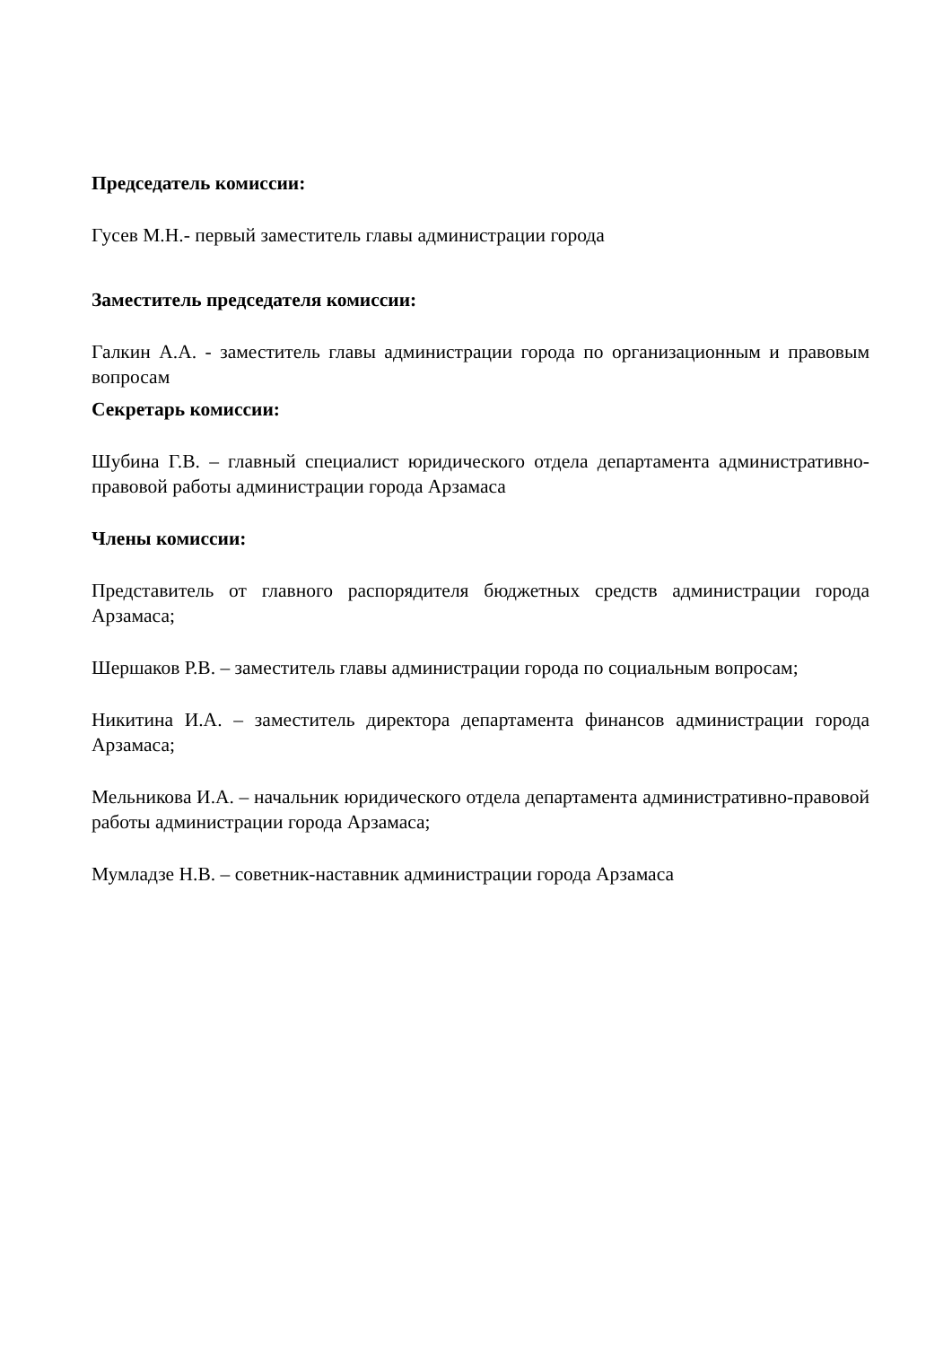Председатель комиссии:
Гусев М.Н.- первый заместитель главы администрации города
Заместитель председателя комиссии:
Галкин А.А. - заместитель главы администрации города по организационным и правовым вопросам
Секретарь комиссии:
Шубина Г.В. – главный специалист юридического отдела департамента административно-правовой работы администрации города Арзамаса
Члены комиссии:
Представитель от главного распорядителя бюджетных средств администрации города Арзамаса;
Шершаков Р.В. – заместитель главы администрации города по социальным вопросам;
Никитина И.А. – заместитель директора департамента финансов администрации города Арзамаса;
Мельникова И.А. – начальник юридического отдела департамента административно-правовой работы администрации города Арзамаса;
Мумладзе Н.В. – советник-наставник администрации города Арзамаса